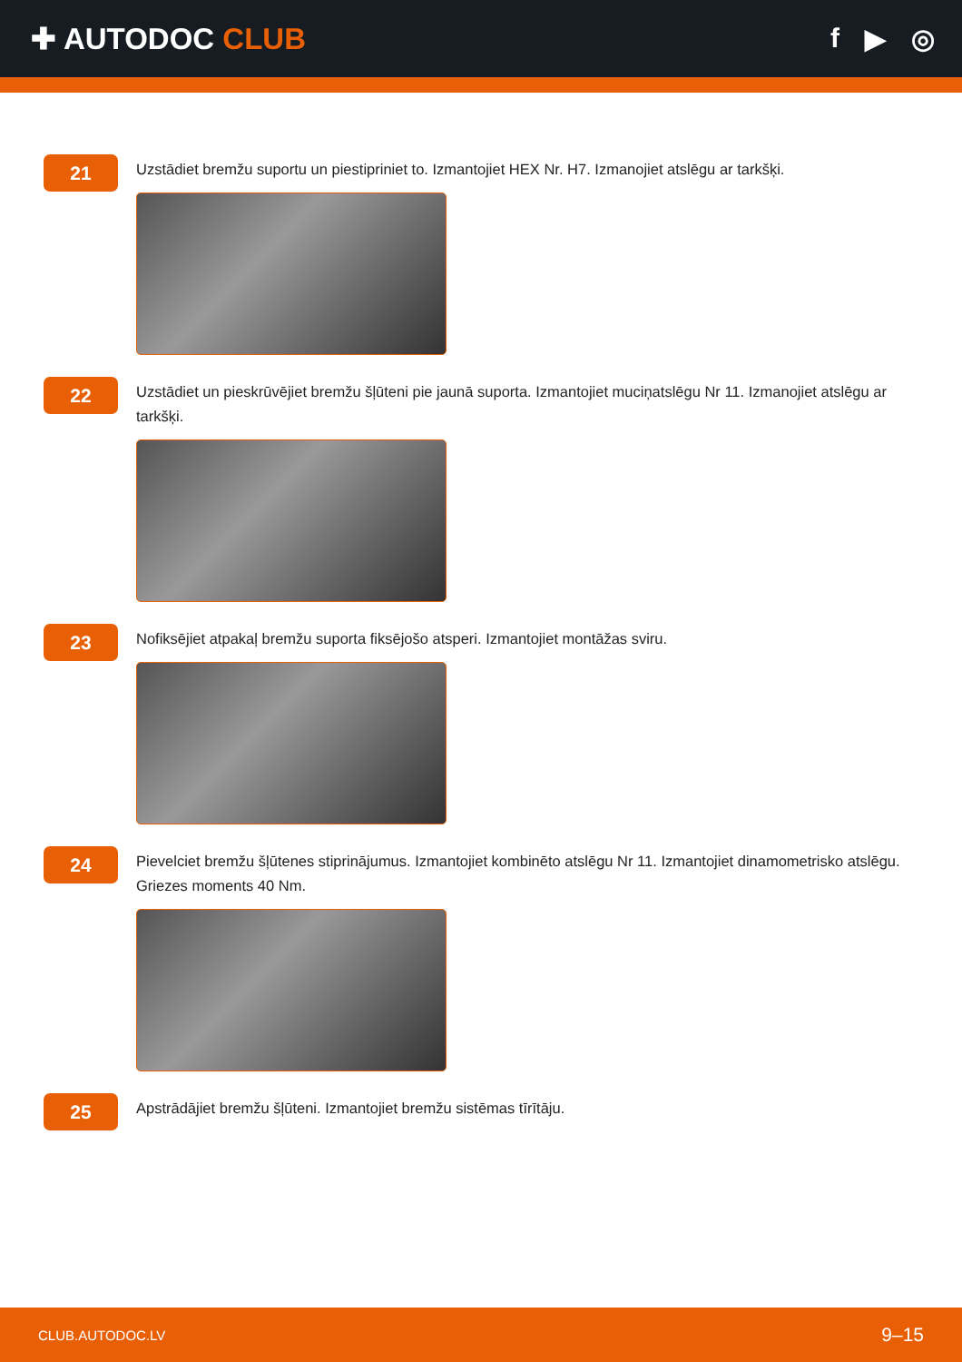✚ AUTODOC CLUB f ▶ ◎
21
Uzstādiet bremžu suportu un piestipriniet to. Izmantojiet HEX Nr. H7. Izmanojiet atslēgu ar tarkšķi.
22
Uzstādiet un pieskrūvējiet bremžu šļūteni pie jaunā suporta. Izmantojiet muciņatslēgu Nr 11. Izmanojiet atslēgu ar tarkšķi.
23
Nofiksējiet atpakaļ bremžu suporta fiksējošo atsperi. Izmantojiet montāžas sviru.
24
Pievelciet bremžu šļūtenes stiprinājumus. Izmantojiet kombinēto atslēgu Nr 11. Izmantojiet dinamometrisko atslēgu. Griezes moments 40 Nm.
25
Apstrādājiet bremžu šļūteni. Izmantojiet bremžu sistēmas tīrītāju.
CLUB.AUTODOC.LV 9–15